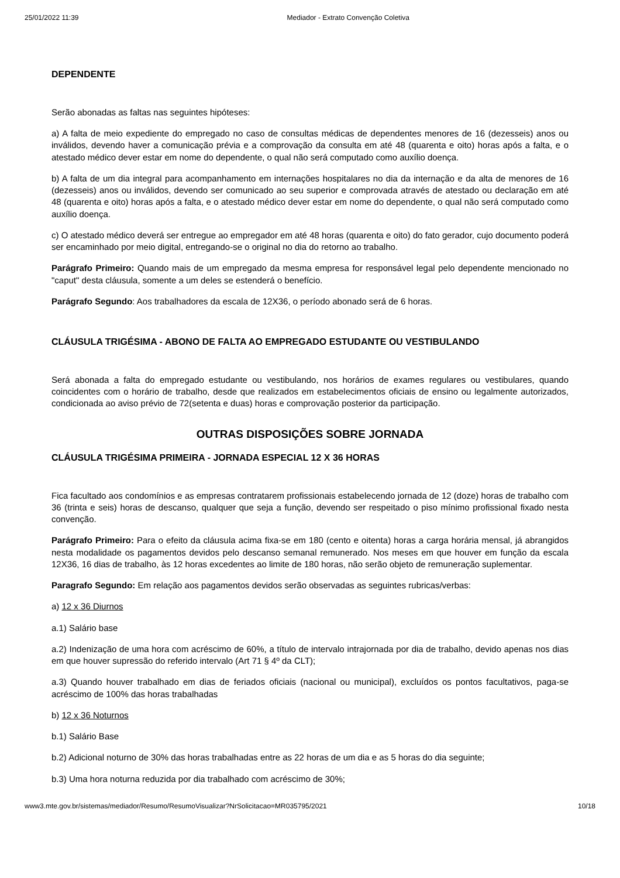25/01/2022 11:39 Mediador - Extrato Convenção Coletiva
DEPENDENTE
Serão abonadas as faltas nas seguintes hipóteses:
a) A falta de meio expediente do empregado no caso de consultas médicas de dependentes menores de 16 (dezesseis) anos ou inválidos, devendo haver a comunicação prévia e a comprovação da consulta em até 48 (quarenta e oito) horas após a falta, e o atestado médico dever estar em nome do dependente, o qual não será computado como auxílio doença.
b) A falta de um dia integral para acompanhamento em internações hospitalares no dia da internação e da alta de menores de 16 (dezesseis) anos ou inválidos, devendo ser comunicado ao seu superior e comprovada através de atestado ou declaração em até 48 (quarenta e oito) horas após a falta, e o atestado médico dever estar em nome do dependente, o qual não será computado como auxílio doença.
c) O atestado médico deverá ser entregue ao empregador em até 48 horas (quarenta e oito) do fato gerador, cujo documento poderá ser encaminhado por meio digital, entregando-se o original no dia do retorno ao trabalho.
Parágrafo Primeiro: Quando mais de um empregado da mesma empresa for responsável legal pelo dependente mencionado no "caput" desta cláusula, somente a um deles se estenderá o benefício.
Parágrafo Segundo: Aos trabalhadores da escala de 12X36, o período abonado será de 6 horas.
CLÁUSULA TRIGÉSIMA - ABONO DE FALTA AO EMPREGADO ESTUDANTE OU VESTIBULANDO
Será abonada a falta do empregado estudante ou vestibulando, nos horários de exames regulares ou vestibulares, quando coincidentes com o horário de trabalho, desde que realizados em estabelecimentos oficiais de ensino ou legalmente autorizados, condicionada ao aviso prévio de 72(setenta e duas) horas e comprovação posterior da participação.
OUTRAS DISPOSIÇÕES SOBRE JORNADA
CLÁUSULA TRIGÉSIMA PRIMEIRA - JORNADA ESPECIAL 12 X 36 HORAS
Fica facultado aos condomínios e as empresas contratarem profissionais estabelecendo jornada de 12 (doze) horas de trabalho com 36 (trinta e seis) horas de descanso, qualquer que seja a função, devendo ser respeitado o piso mínimo profissional fixado nesta convenção.
Parágrafo Primeiro: Para o efeito da cláusula acima fixa-se em 180 (cento e oitenta) horas a carga horária mensal, já abrangidos nesta modalidade os pagamentos devidos pelo descanso semanal remunerado. Nos meses em que houver em função da escala 12X36, 16 dias de trabalho, às 12 horas excedentes ao limite de 180 horas, não serão objeto de remuneração suplementar.
Paragrafo Segundo: Em relação aos pagamentos devidos serão observadas as seguintes rubricas/verbas:
a) 12 x 36 Diurnos
a.1) Salário base
a.2) Indenização de uma hora com acréscimo de 60%, a título de intervalo intrajornada por dia de trabalho, devido apenas nos dias em que houver supressão do referido intervalo (Art 71 § 4º da CLT);
a.3) Quando houver trabalhado em dias de feriados oficiais (nacional ou municipal), excluídos os pontos facultativos, paga-se acréscimo de 100% das horas trabalhadas
b) 12 x 36 Noturnos
b.1) Salário Base
b.2) Adicional noturno de 30% das horas trabalhadas entre as 22 horas de um dia e as 5 horas do dia seguinte;
b.3) Uma hora noturna reduzida por dia trabalhado com acréscimo de 30%;
www3.mte.gov.br/sistemas/mediador/Resumo/ResumoVisualizar?NrSolicitacao=MR035795/2021 10/18